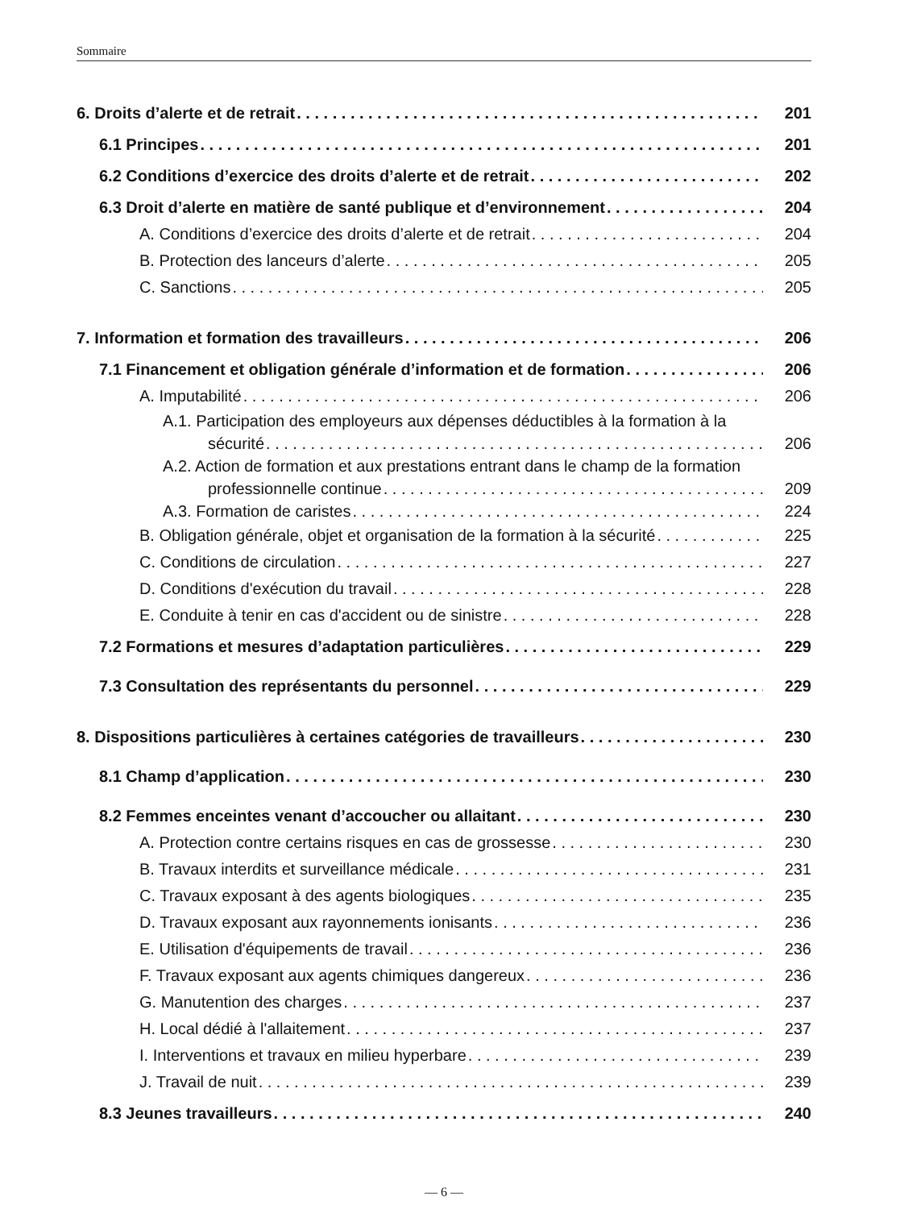Sommaire
6. Droits d’alerte et de retrait 201
6.1 Principes 201
6.2 Conditions d’exercice des droits d’alerte et de retrait 202
6.3 Droit d’alerte en matière de santé publique et d’environnement 204
A. Conditions d’exercice des droits d’alerte et de retrait 204
B. Protection des lanceurs d’alerte 205
C. Sanctions 205
7. Information et formation des travailleurs 206
7.1 Financement et obligation générale d’information et de formation 206
A. Imputabilité 206
A.1. Participation des employeurs aux dépenses déductibles à la formation à la
sécurité 206
A.2. Action de formation et aux prestations entrant dans le champ de la formation
professionnelle continue 209
A.3. Formation de caristes 224
B. Obligation générale, objet et organisation de la formation à la sécurité 225
C. Conditions de circulation 227
D. Conditions d'exécution du travail 228
E. Conduite à tenir en cas d'accident ou de sinistre 228
7.2 Formations et mesures d’adaptation particulières 229
7.3 Consultation des représentants du personnel 229
8. Dispositions particulières à certaines catégories de travailleurs 230
8.1 Champ d’application 230
8.2 Femmes enceintes venant d’accoucher ou allaitant 230
A. Protection contre certains risques en cas de grossesse 230
B. Travaux interdits et surveillance médicale 231
C. Travaux exposant à des agents biologiques 235
D. Travaux exposant aux rayonnements ionisants 236
E. Utilisation d'équipements de travail 236
F. Travaux exposant aux agents chimiques dangereux 236
G. Manutention des charges 237
H. Local dédié à l'allaitement 237
I. Interventions et travaux en milieu hyperbare 239
J. Travail de nuit 239
8.3 Jeunes travailleurs 240
— 6 —